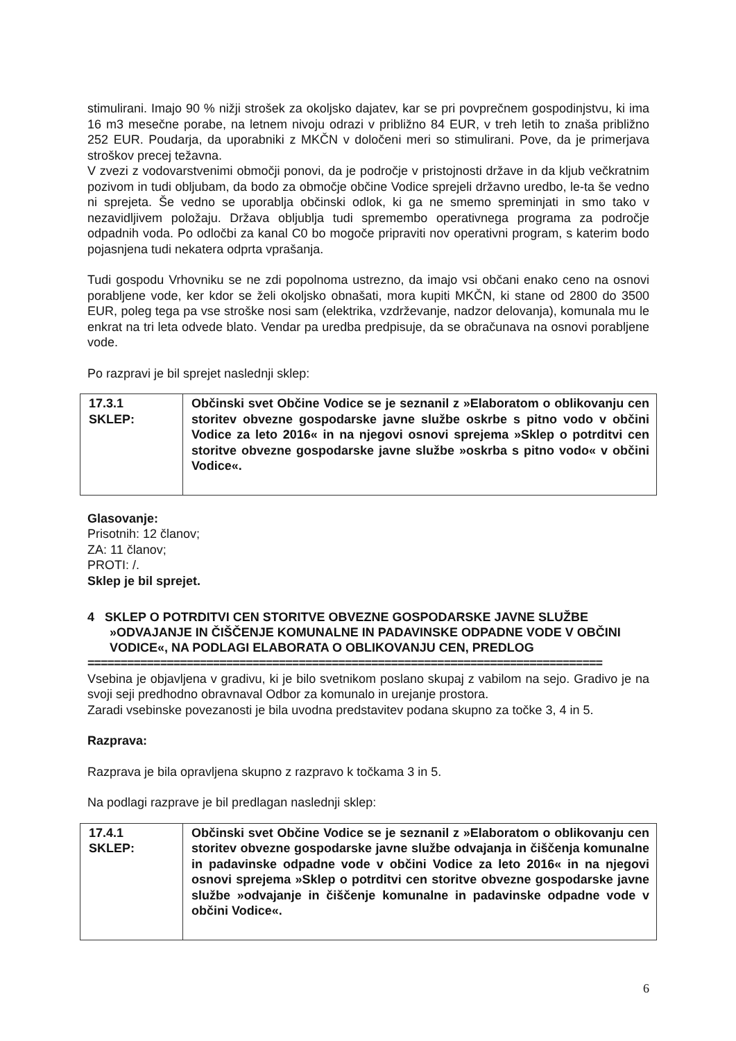stimulirani. Imajo 90 % nižji strošek za okoljsko dajatev, kar se pri povprečnem gospodinjstvu, ki ima 16 m3 mesečne porabe, na letnem nivoju odrazi v približno 84 EUR, v treh letih to znaša približno 252 EUR. Poudarja, da uporabniki z MKČN v določeni meri so stimulirani. Pove, da je primerjava stroškov precej težavna.
V zvezi z vodovarstvenimi območji ponovi, da je področje v pristojnosti države in da kljub večkratnim pozivom in tudi obljubam, da bodo za območje občine Vodice sprejeli državno uredbo, le-ta še vedno ni sprejeta. Še vedno se uporablja občinski odlok, ki ga ne smemo spreminjati in smo tako v nezavidljivem položaju. Država obljublja tudi spremembo operativnega programa za področje odpadnih voda. Po odločbi za kanal C0 bo mogoče pripraviti nov operativni program, s katerim bodo pojasnjena tudi nekatera odprta vprašanja.
Tudi gospodu Vrhovniku se ne zdi popolnoma ustrezno, da imajo vsi občani enako ceno na osnovi porabljene vode, ker kdor se želi okoljsko obnašati, mora kupiti MKČN, ki stane od 2800 do 3500 EUR, poleg tega pa vse stroške nosi sam (elektrika, vzdrževanje, nadzor delovanja), komunala mu le enkrat na tri leta odvede blato. Vendar pa uredba predpisuje, da se obračunava na osnovi porabljene vode.
Po razpravi je bil sprejet naslednji sklep:
| 17.3.1 SKLEP: | Občinski svet Občine Vodice se je seznanil z »Elaboratom o oblikovanju cen storitev obvezne gospodarske javne službe oskrbe s pitno vodo v občini Vodice za leto 2016« in na njegovi osnovi sprejema »Sklep o potrditvi cen storitve obvezne gospodarske javne službe »oskrba s pitno vodo« v občini Vodice«. |
Glasovanje:
Prisotnih: 12 članov;
ZA: 11 članov;
PROTI: /.
Sklep je bil sprejet.
4 SKLEP O POTRDITVI CEN STORITVE OBVEZNE GOSPODARSKE JAVNE SLUŽBE »ODVAJANJE IN ČIŠČENJE KOMUNALNE IN PADAVINSKE ODPADNE VODE V OBČINI VODICE«, NA PODLAGI ELABORATA O OBLIKOVANJU CEN, PREDLOG
==============================================================================
Vsebina je objavljena v gradivu, ki je bilo svetnikom poslano skupaj z vabilom na sejo. Gradivo je na svoji seji predhodno obravnaval Odbor za komunalo in urejanje prostora.
Zaradi vsebinske povezanosti je bila uvodna predstavitev podana skupno za točke 3, 4 in 5.
Razprava:
Razprava je bila opravljena skupno z razpravo k točkama 3 in 5.
Na podlagi razprave je bil predlagan naslednji sklep:
| 17.4.1 SKLEP: | Občinski svet Občine Vodice se je seznanil z »Elaboratom o oblikovanju cen storitev obvezne gospodarske javne službe odvajanja in čiščenja komunalne in padavinske odpadne vode v občini Vodice za leto 2016« in na njegovi osnovi sprejema »Sklep o potrditvi cen storitve obvezne gospodarske javne službe »odvajanje in čiščenje komunalne in padavinske odpadne vode v občini Vodice«. |
6